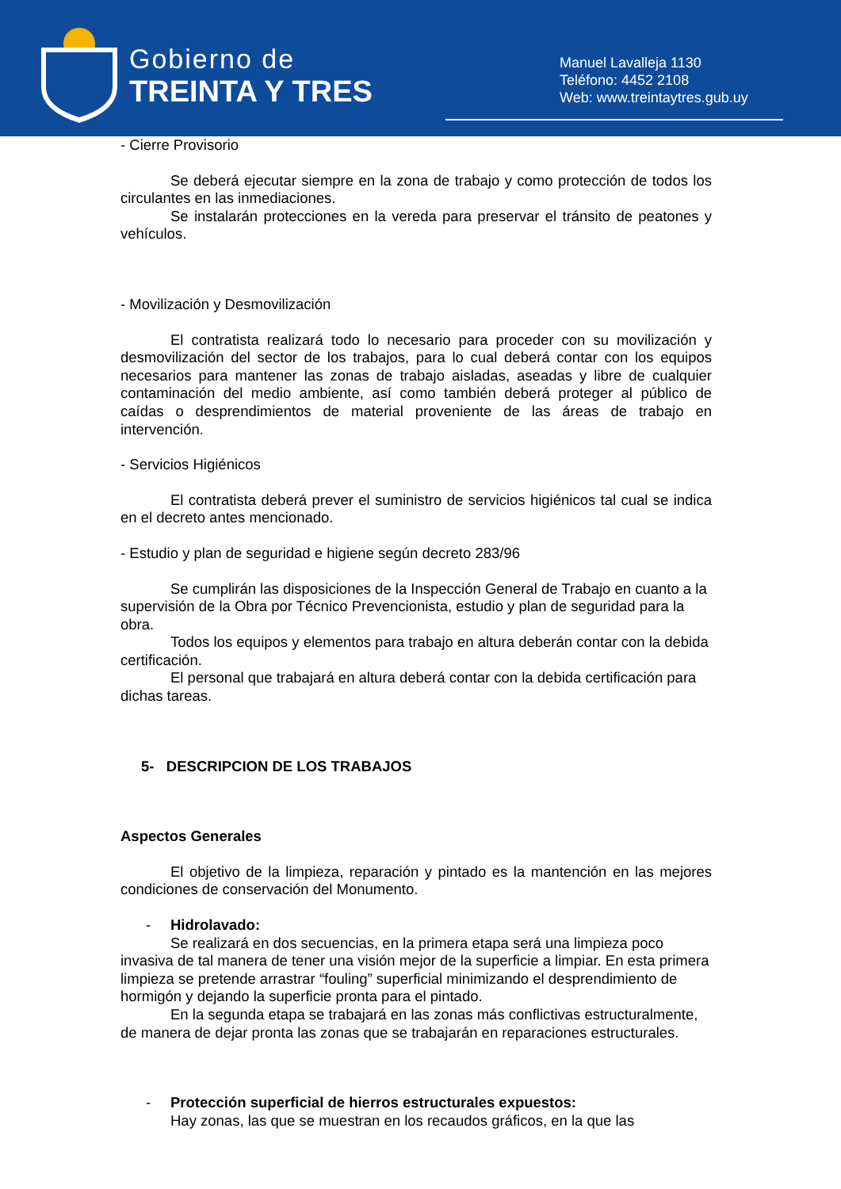Gobierno de
TREINTA Y TRES
Manuel Lavalleja 1130
Teléfono: 4452 2108
Web: www.treintaytres.gub.uy
- Cierre Provisorio
Se deberá ejecutar siempre en la zona de trabajo y como protección de todos los circulantes en las inmediaciones.
Se instalarán protecciones en la vereda para preservar el tránsito de peatones y vehículos.
- Movilización y Desmovilización
El contratista realizará todo lo necesario para proceder con su movilización y desmovilización del sector de los trabajos, para lo cual deberá contar con los equipos necesarios para mantener las zonas de trabajo aisladas, aseadas y libre de cualquier contaminación del medio ambiente, así como también deberá proteger al público de caídas o desprendimientos de material proveniente de las áreas de trabajo en intervención.
- Servicios Higiénicos
El contratista deberá prever el suministro de servicios higiénicos tal cual se indica en el decreto antes mencionado.
- Estudio y plan de seguridad e higiene según decreto 283/96
Se cumplirán las disposiciones de la Inspección General de Trabajo en cuanto a la supervisión de la Obra por Técnico Prevencionista, estudio y plan de seguridad para la obra.
Todos los equipos y elementos para trabajo en altura deberán contar con la debida certificación.
El personal que trabajará en altura deberá contar con la debida certificación para dichas tareas.
5- DESCRIPCION DE LOS TRABAJOS
Aspectos Generales
El objetivo de la limpieza, reparación y pintado es la mantención en las mejores condiciones de conservación del Monumento.
- Hidrolavado:
Se realizará en dos secuencias, en la primera etapa será una limpieza poco invasiva de tal manera de tener una visión mejor de la superficie a limpiar. En esta primera limpieza se pretende arrastrar “fouling” superficial minimizando el desprendimiento de hormigón y dejando la superficie pronta para el pintado.
En la segunda etapa se trabajará en las zonas más conflictivas estructuralmente, de manera de dejar pronta las zonas que se trabajarán en reparaciones estructurales.
- Protección superficial de hierros estructurales expuestos:
Hay zonas, las que se muestran en los recaudos gráficos, en la que las